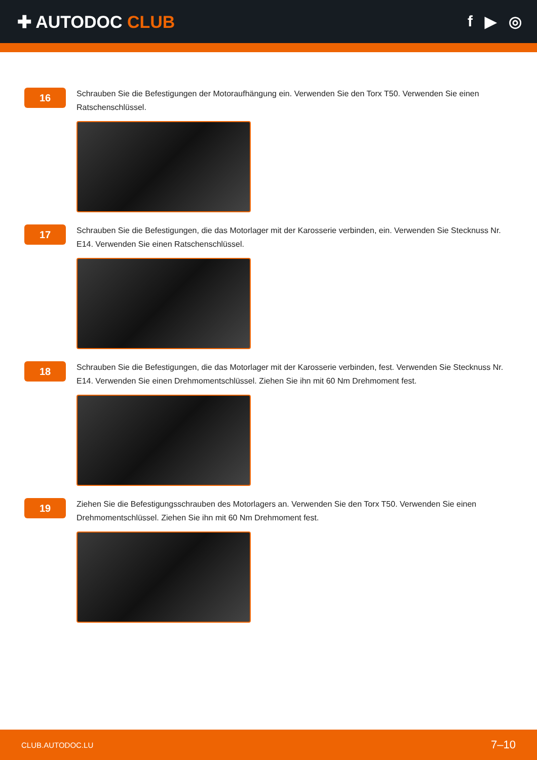✚ AUTODOC CLUB f ▶ ◎
16
Schrauben Sie die Befestigungen der Motoraufhängung ein. Verwenden Sie den Torx T50. Verwenden Sie einen Ratschenschlüssel.
17
Schrauben Sie die Befestigungen, die das Motorlager mit der Karosserie verbinden, ein. Verwenden Sie Stecknuss Nr. E14. Verwenden Sie einen Ratschenschlüssel.
18
Schrauben Sie die Befestigungen, die das Motorlager mit der Karosserie verbinden, fest. Verwenden Sie Stecknuss Nr. E14. Verwenden Sie einen Drehmomentschlüssel. Ziehen Sie ihn mit 60 Nm Drehmoment fest.
19
Ziehen Sie die Befestigungsschrauben des Motorlagers an. Verwenden Sie den Torx T50. Verwenden Sie einen Drehmomentschlüssel. Ziehen Sie ihn mit 60 Nm Drehmoment fest.
CLUB.AUTODOC.LU 7–10